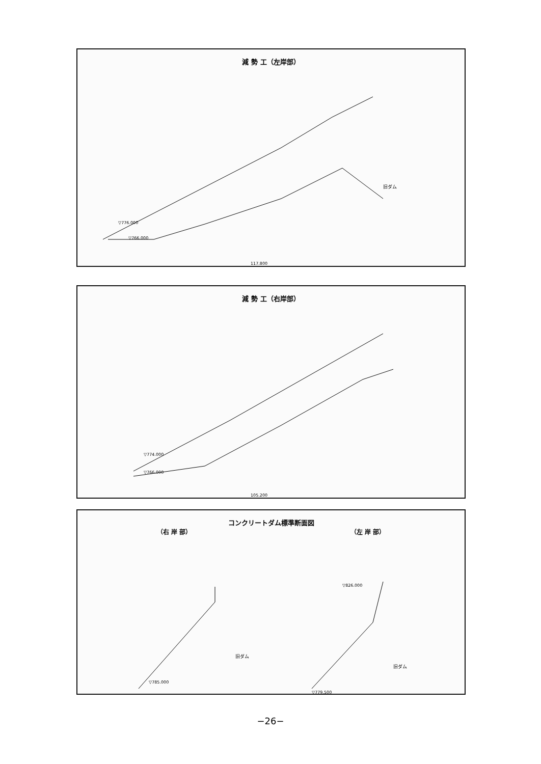減 勢 工（左岸部）
▽776.000
▽766.000
117.800
旧ダム
減 勢 工（右岸部）
▽774.000
▽766.000
105.200
コンクリートダム標準断面図
（右 岸 部） （左 岸 部）
旧ダム
▽785.000
旧ダム
▽779.500
▽826.000
−26−